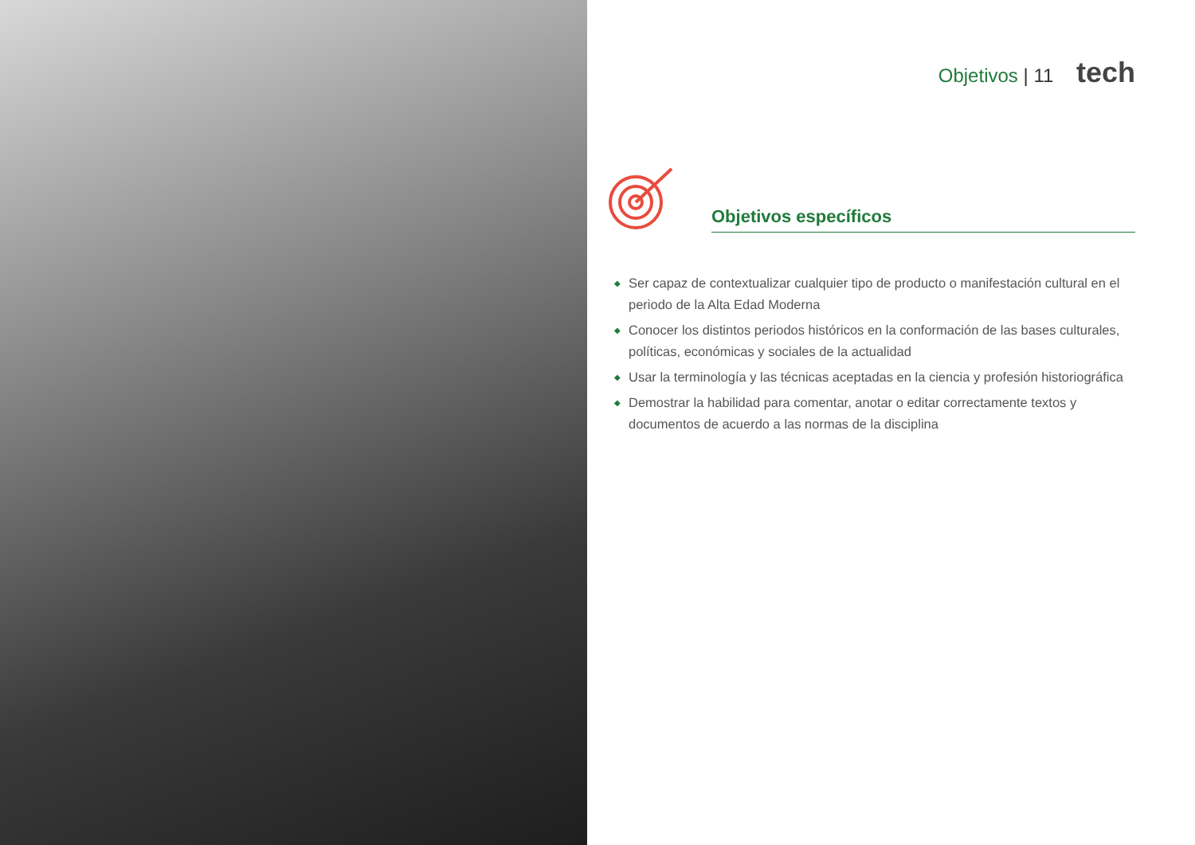Objetivos | 11 tech
Objetivos específicos
◆
Ser capaz de contextualizar cualquier tipo de producto o manifestación cultural en el periodo de la Alta Edad Moderna
◆
Conocer los distintos periodos históricos en la conformación de las bases culturales, políticas, económicas y sociales de la actualidad
◆
Usar la terminología y las técnicas aceptadas en la ciencia y profesión historiográfica
◆
Demostrar la habilidad para comentar, anotar o editar correctamente textos y documentos de acuerdo a las normas de la disciplina